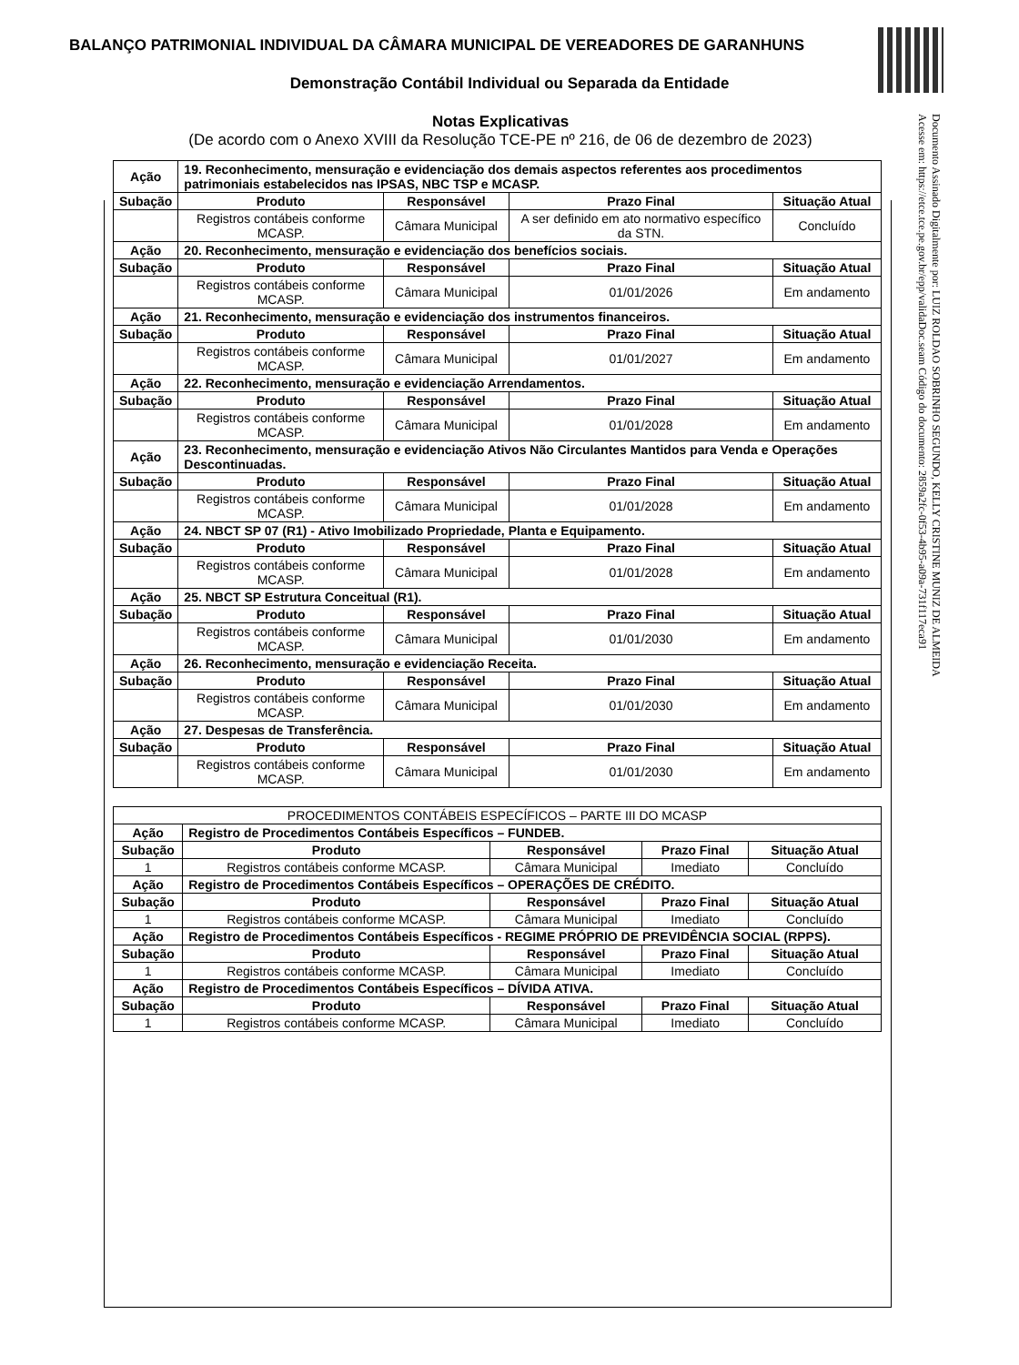BALANÇO PATRIMONIAL INDIVIDUAL DA CÂMARA MUNICIPAL DE VEREADORES DE GARANHUNS
Demonstração Contábil Individual ou Separada da Entidade
Notas Explicativas
(De acordo com o Anexo XVIII da Resolução TCE-PE nº 216, de 06 de dezembro de 2023)
Documento Assinado Digitalmente por: LUIZ ROLDAO SOBRINHO SEGUNDO, KELLY CRISTINE MUNIZ DE ALMEIDA
Acesse em: https://etce.tce.pe.gov.br/epp/validaDoc.seam Código do documento: 2859a2fc-0f53-4b95-a09a-731f117eca91
| Ação | 19. Reconhecimento, mensuração e evidenciação dos demais aspectos referentes aos procedimentos patrimoniais estabelecidos nas IPSAS, NBC TSP e MCASP. | | | |
| Subação | Produto | Responsável | Prazo Final | Situação Atual |
| | Registros contábeis conforme MCASP. | Câmara Municipal | A ser definido em ato normativo específico da STN. | Concluído |
| Ação | 20. Reconhecimento, mensuração e evidenciação dos benefícios sociais. | | | |
| Subação | Produto | Responsável | Prazo Final | Situação Atual |
| | Registros contábeis conforme MCASP. | Câmara Municipal | 01/01/2026 | Em andamento |
| Ação | 21. Reconhecimento, mensuração e evidenciação dos instrumentos financeiros. | | | |
| Subação | Produto | Responsável | Prazo Final | Situação Atual |
| | Registros contábeis conforme MCASP. | Câmara Municipal | 01/01/2027 | Em andamento |
| Ação | 22. Reconhecimento, mensuração e evidenciação Arrendamentos. | | | |
| Subação | Produto | Responsável | Prazo Final | Situação Atual |
| | Registros contábeis conforme MCASP. | Câmara Municipal | 01/01/2028 | Em andamento |
| Ação | 23. Reconhecimento, mensuração e evidenciação Ativos Não Circulantes Mantidos para Venda e Operações Descontinuadas. | | | |
| Subação | Produto | Responsável | Prazo Final | Situação Atual |
| | Registros contábeis conforme MCASP. | Câmara Municipal | 01/01/2028 | Em andamento |
| Ação | 24. NBCT SP 07 (R1) - Ativo Imobilizado Propriedade, Planta e Equipamento. | | | |
| Subação | Produto | Responsável | Prazo Final | Situação Atual |
| | Registros contábeis conforme MCASP. | Câmara Municipal | 01/01/2028 | Em andamento |
| Ação | 25. NBCT SP Estrutura Conceitual (R1). | | | |
| Subação | Produto | Responsável | Prazo Final | Situação Atual |
| | Registros contábeis conforme MCASP. | Câmara Municipal | 01/01/2030 | Em andamento |
| Ação | 26. Reconhecimento, mensuração e evidenciação Receita. | | | |
| Subação | Produto | Responsável | Prazo Final | Situação Atual |
| | Registros contábeis conforme MCASP. | Câmara Municipal | 01/01/2030 | Em andamento |
| Ação | 27. Despesas de Transferência. | | | |
| Subação | Produto | Responsável | Prazo Final | Situação Atual |
| | Registros contábeis conforme MCASP. | Câmara Municipal | 01/01/2030 | Em andamento |
| PROCEDIMENTOS CONTÁBEIS ESPECÍFICOS – PARTE III DO MCASP | | | | |
| Ação | Registro de Procedimentos Contábeis Específicos – FUNDEB. | | | |
| Subação | Produto | Responsável | Prazo Final | Situação Atual |
| 1 | Registros contábeis conforme MCASP. | Câmara Municipal | Imediato | Concluído |
| Ação | Registro de Procedimentos Contábeis Específicos – OPERAÇÕES DE CRÉDITO. | | | |
| Subação | Produto | Responsável | Prazo Final | Situação Atual |
| 1 | Registros contábeis conforme MCASP. | Câmara Municipal | Imediato | Concluído |
| Ação | Registro de Procedimentos Contábeis Específicos - REGIME PRÓPRIO DE PREVIDÊNCIA SOCIAL (RPPS). | | | |
| Subação | Produto | Responsável | Prazo Final | Situação Atual |
| 1 | Registros contábeis conforme MCASP. | Câmara Municipal | Imediato | Concluído |
| Ação | Registro de Procedimentos Contábeis Específicos – DÍVIDA ATIVA. | | | |
| Subação | Produto | Responsável | Prazo Final | Situação Atual |
| 1 | Registros contábeis conforme MCASP. | Câmara Municipal | Imediato | Concluído |